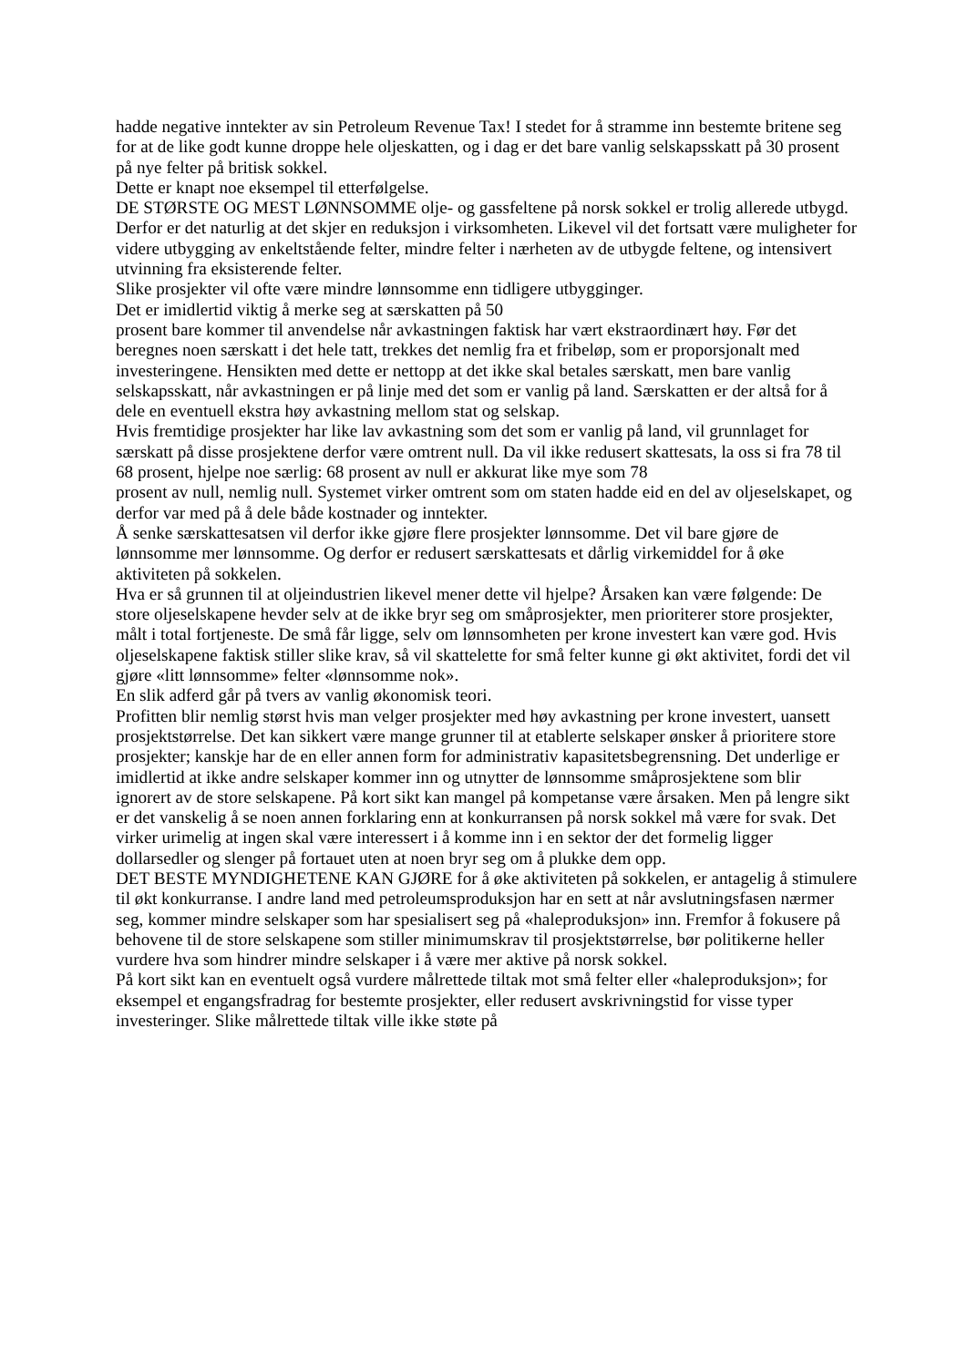hadde negative inntekter av sin Petroleum Revenue Tax! I stedet for å stramme inn bestemte britene seg for at de like godt kunne droppe hele oljeskatten, og i dag er det bare vanlig selskapsskatt på 30 prosent på nye felter på britisk sokkel.
Dette er knapt noe eksempel til etterfølgelse.
DE STØRSTE OG MEST LØNNSOMME olje- og gassfeltene på norsk sokkel er trolig allerede utbygd. Derfor er det naturlig at det skjer en reduksjon i virksomheten. Likevel vil det fortsatt være muligheter for videre utbygging av enkeltstående felter, mindre felter i nærheten av de utbygde feltene, og intensivert utvinning fra eksisterende felter.
Slike prosjekter vil ofte være mindre lønnsomme enn tidligere utbygginger.
Det er imidlertid viktig å merke seg at særskatten på 50
prosent bare kommer til anvendelse når avkastningen faktisk har vært ekstraordinært høy. Før det beregnes noen særskatt i det hele tatt, trekkes det nemlig fra et fribeløp, som er proporsjonalt med investeringene. Hensikten med dette er nettopp at det ikke skal betales særskatt, men bare vanlig selskapsskatt, når avkastningen er på linje med det som er vanlig på land. Særskatten er der altså for å dele en eventuell ekstra høy avkastning mellom stat og selskap.
Hvis fremtidige prosjekter har like lav avkastning som det som er vanlig på land, vil grunnlaget for særskatt på disse prosjektene derfor være omtrent null. Da vil ikke redusert skattesats, la oss si fra 78 til 68 prosent, hjelpe noe særlig: 68 prosent av null er akkurat like mye som 78
prosent av null, nemlig null. Systemet virker omtrent som om staten hadde eid en del av oljeselskapet, og derfor var med på å dele både kostnader og inntekter.
Å senke særskattesatsen vil derfor ikke gjøre flere prosjekter lønnsomme. Det vil bare gjøre de lønnsomme mer lønnsomme. Og derfor er redusert særskattesats et dårlig virkemiddel for å øke aktiviteten på sokkelen.
Hva er så grunnen til at oljeindustrien likevel mener dette vil hjelpe? Årsaken kan være følgende: De store oljeselskapene hevder selv at de ikke bryr seg om småprosjekter, men prioriterer store prosjekter, målt i total fortjeneste. De små får ligge, selv om lønnsomheten per krone investert kan være god. Hvis oljeselskapene faktisk stiller slike krav, så vil skattelette for små felter kunne gi økt aktivitet, fordi det vil gjøre «litt lønnsomme» felter «lønnsomme nok».
En slik adferd går på tvers av vanlig økonomisk teori.
Profitten blir nemlig størst hvis man velger prosjekter med høy avkastning per krone investert, uansett prosjektstørrelse. Det kan sikkert være mange grunner til at etablerte selskaper ønsker å prioritere store prosjekter; kanskje har de en eller annen form for administrativ kapasitetsbegrensning. Det underlige er imidlertid at ikke andre selskaper kommer inn og utnytter de lønnsomme småprosjektene som blir ignorert av de store selskapene. På kort sikt kan mangel på kompetanse være årsaken. Men på lengre sikt er det vanskelig å se noen annen forklaring enn at konkurransen på norsk sokkel må være for svak. Det virker urimelig at ingen skal være interessert i å komme inn i en sektor der det formelig ligger dollarsedler og slenger på fortauet uten at noen bryr seg om å plukke dem opp.
DET BESTE MYNDIGHETENE KAN GJØRE for å øke aktiviteten på sokkelen, er antagelig å stimulere til økt konkurranse. I andre land med petroleumsproduksjon har en sett at når avslutningsfasen nærmer seg, kommer mindre selskaper som har spesialisert seg på «haleproduksjon» inn. Fremfor å fokusere på behovene til de store selskapene som stiller minimumskrav til prosjektstørrelse, bør politikerne heller vurdere hva som hindrer mindre selskaper i å være mer aktive på norsk sokkel.
På kort sikt kan en eventuelt også vurdere målrettede tiltak mot små felter eller «haleproduksjon»; for eksempel et engangsfradrag for bestemte prosjekter, eller redusert avskrivningstid for visse typer investeringer. Slike målrettede tiltak ville ikke støte på